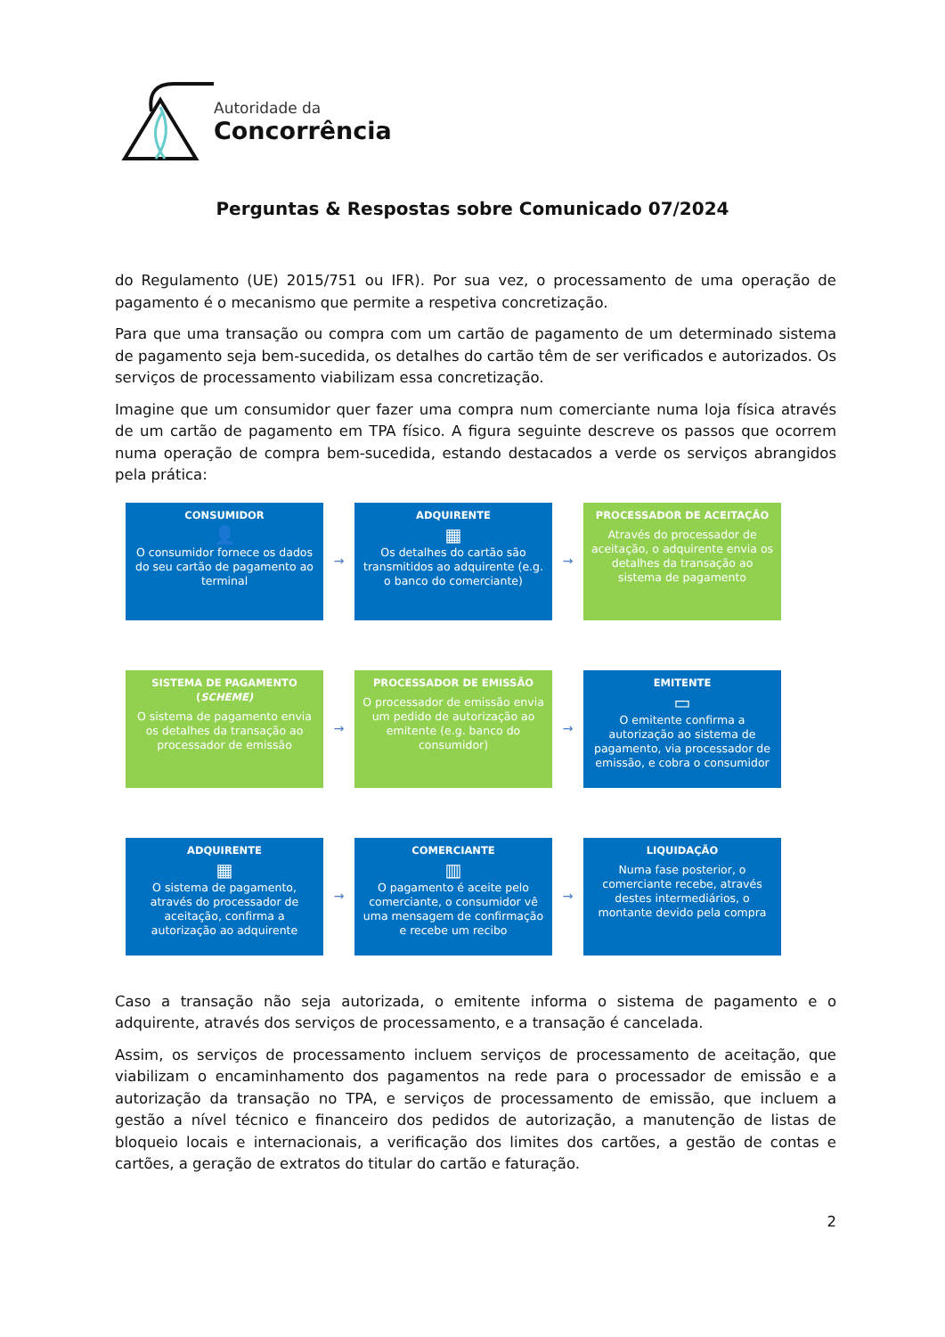Autoridade da
Concorrência
Perguntas & Respostas sobre Comunicado 07/2024
do Regulamento (UE) 2015/751 ou IFR). Por sua vez, o processamento de uma operação de pagamento é o mecanismo que permite a respetiva concretização.
Para que uma transação ou compra com um cartão de pagamento de um determinado sistema de pagamento seja bem-sucedida, os detalhes do cartão têm de ser verificados e autorizados. Os serviços de processamento viabilizam essa concretização.
Imagine que um consumidor quer fazer uma compra num comerciante numa loja física através de um cartão de pagamento em TPA físico. A figura seguinte descreve os passos que ocorrem numa operação de compra bem-sucedida, estando destacados a verde os serviços abrangidos pela prática:
CONSUMIDOR
👤
O consumidor fornece os dados do seu cartão de pagamento ao terminal
→
ADQUIRENTE
▦
Os detalhes do cartão são transmitidos ao adquirente (e.g. o banco do comerciante)
→
PROCESSADOR DE ACEITAÇÃO
Através do processador de aceitação, o adquirente envia os detalhes da transação ao sistema de pagamento
SISTEMA DE PAGAMENTO (SCHEME)
O sistema de pagamento envia os detalhes da transação ao processador de emissão
→
PROCESSADOR DE EMISSÃO
O processador de emissão envia um pedido de autorização ao emitente (e.g. banco do consumidor)
→
EMITENTE
▭
O emitente confirma a autorização ao sistema de pagamento, via processador de emissão, e cobra o consumidor
ADQUIRENTE
▦
O sistema de pagamento, através do processador de aceitação, confirma a autorização ao adquirente
→
COMERCIANTE
▥
O pagamento é aceite pelo comerciante, o consumidor vê uma mensagem de confirmação e recebe um recibo
→
LIQUIDAÇÃO
Numa fase posterior, o comerciante recebe, através destes intermediários, o montante devido pela compra
Caso a transação não seja autorizada, o emitente informa o sistema de pagamento e o adquirente, através dos serviços de processamento, e a transação é cancelada.
Assim, os serviços de processamento incluem serviços de processamento de aceitação, que viabilizam o encaminhamento dos pagamentos na rede para o processador de emissão e a autorização da transação no TPA, e serviços de processamento de emissão, que incluem a gestão a nível técnico e financeiro dos pedidos de autorização, a manutenção de listas de bloqueio locais e internacionais, a verificação dos limites dos cartões, a gestão de contas e cartões, a geração de extratos do titular do cartão e faturação.
2